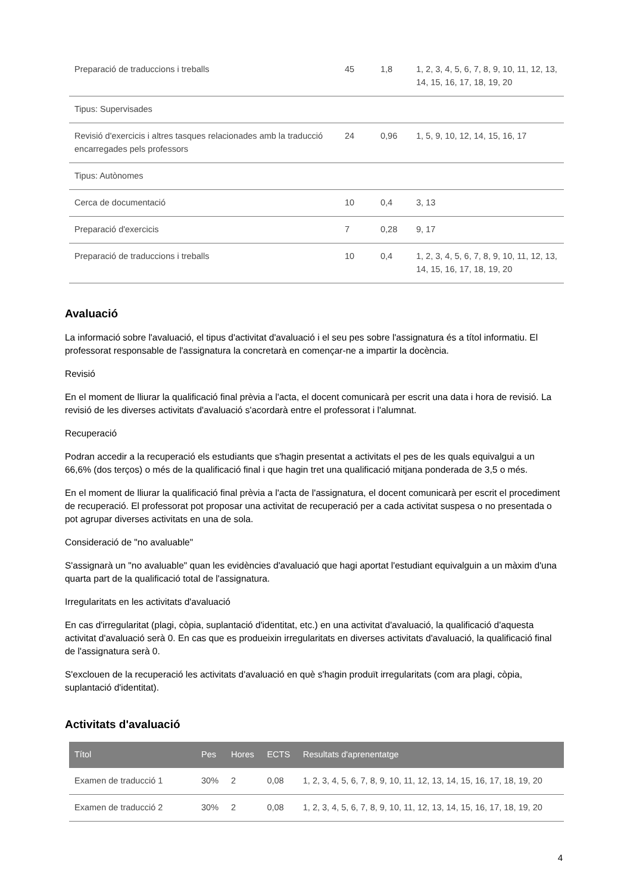| Preparació de traduccions i treballs | 45 | 1,8 | 1, 2, 3, 4, 5, 6, 7, 8, 9, 10, 11, 12, 13, 14, 15, 16, 17, 18, 19, 20 |
| Tipus: Supervisades | | | |
| Revisió d'exercicis i altres tasques relacionades amb la traducció encarregades pels professors | 24 | 0,96 | 1, 5, 9, 10, 12, 14, 15, 16, 17 |
| Tipus: Autònomes | | | |
| Cerca de documentació | 10 | 0,4 | 3, 13 |
| Preparació d'exercicis | 7 | 0,28 | 9, 17 |
| Preparació de traduccions i treballs | 10 | 0,4 | 1, 2, 3, 4, 5, 6, 7, 8, 9, 10, 11, 12, 13, 14, 15, 16, 17, 18, 19, 20 |
Avaluació
La informació sobre l'avaluació, el tipus d'activitat d'avaluació i el seu pes sobre l'assignatura és a títol informatiu. El professorat responsable de l'assignatura la concretarà en començar-ne a impartir la docència.
Revisió
En el moment de lliurar la qualificació final prèvia a l'acta, el docent comunicarà per escrit una data i hora de revisió. La revisió de les diverses activitats d'avaluació s'acordarà entre el professorat i l'alumnat.
Recuperació
Podran accedir a la recuperació els estudiants que s'hagin presentat a activitats el pes de les quals equivalgui a un 66,6% (dos terços) o més de la qualificació final i que hagin tret una qualificació mitjana ponderada de 3,5 o més.
En el moment de lliurar la qualificació final prèvia a l'acta de l'assignatura, el docent comunicarà per escrit el procediment de recuperació. El professorat pot proposar una activitat de recuperació per a cada activitat suspesa o no presentada o pot agrupar diverses activitats en una de sola.
Consideració de "no avaluable"
S'assignarà un "no avaluable" quan les evidències d'avaluació que hagi aportat l'estudiant equivalguin a un màxim d'una quarta part de la qualificació total de l'assignatura.
Irregularitats en les activitats d'avaluació
En cas d'irregularitat (plagi, còpia, suplantació d'identitat, etc.) en una activitat d'avaluació, la qualificació d'aquesta activitat d'avaluació serà 0. En cas que es produeixin irregularitats en diverses activitats d'avaluació, la qualificació final de l'assignatura serà 0.
S'exclouen de la recuperació les activitats d'avaluació en què s'hagin produït irregularitats (com ara plagi, còpia, suplantació d'identitat).
Activitats d'avaluació
| Títol | Pes | Hores | ECTS | Resultats d'aprenentatge |
| --- | --- | --- | --- | --- |
| Examen de traducció 1 | 30% | 2 | 0,08 | 1, 2, 3, 4, 5, 6, 7, 8, 9, 10, 11, 12, 13, 14, 15, 16, 17, 18, 19, 20 |
| Examen de traducció 2 | 30% | 2 | 0,08 | 1, 2, 3, 4, 5, 6, 7, 8, 9, 10, 11, 12, 13, 14, 15, 16, 17, 18, 19, 20 |
4